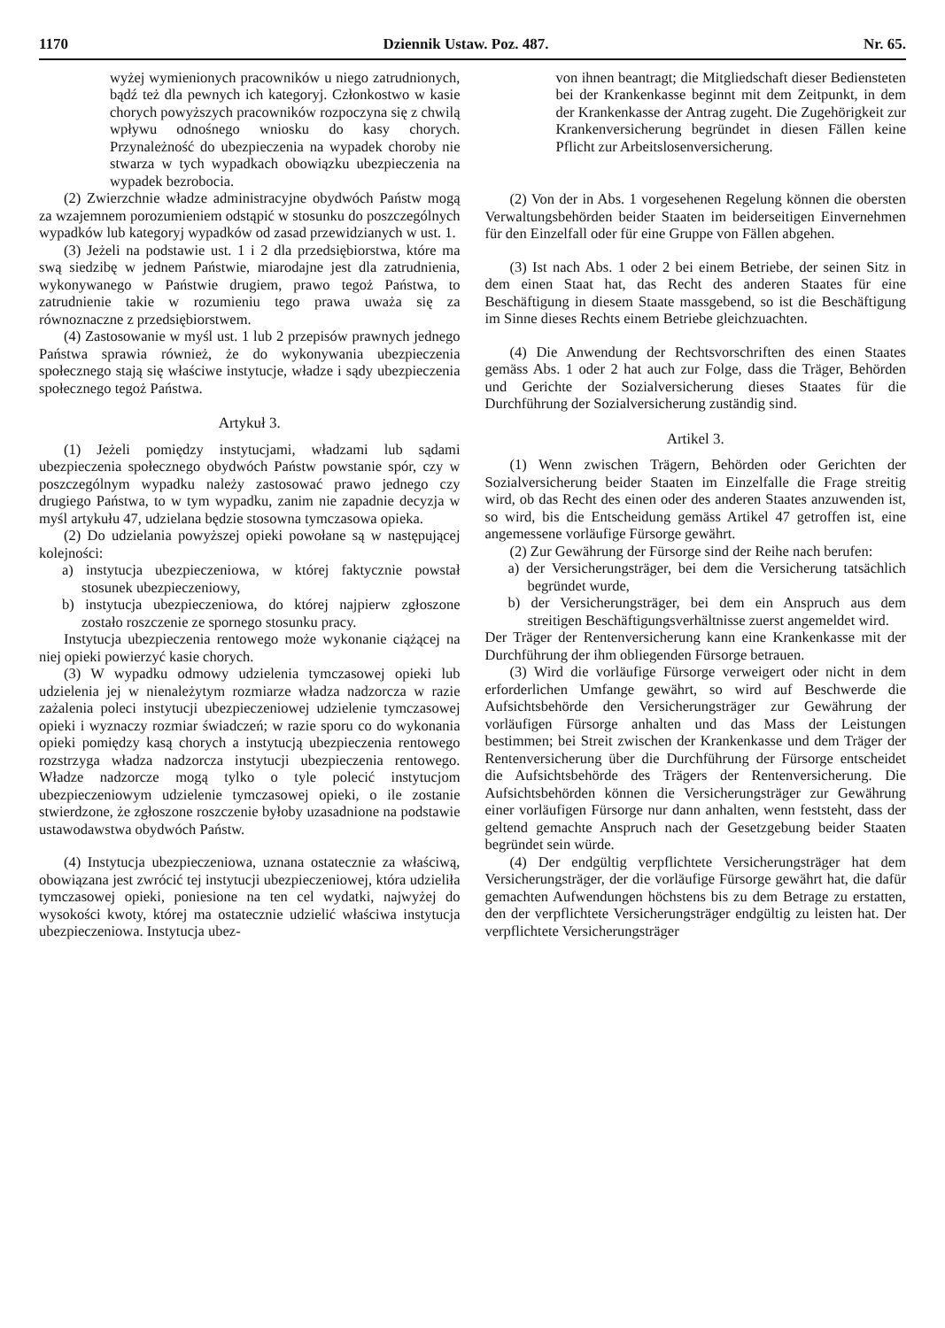1170 Dziennik Ustaw. Poz. 487. Nr. 65.
wyżej wymienionych pracowników u niego zatrudnionych, bądź też dla pewnych ich kategoryj. Członkostwo w kasie chorych powyższych pracowników rozpoczyna się z chwilą wpływu odnośnego wniosku do kasy chorych. Przynależność do ubezpieczenia na wypadek choroby nie stwarza w tych wypadkach obowiązku ubezpieczenia na wypadek bezrobocia.
(2) Zwierzchnie władze administracyjne obydwóch Państw mogą za wzajemnem porozumieniem odstąpić w stosunku do poszczególnych wypadków lub kategoryj wypadków od zasad przewidzianych w ust. 1.
(3) Jeżeli na podstawie ust. 1 i 2 dla przedsiębiorstwa, które ma swą siedzibę w jednem Państwie, miarodajne jest dla zatrudnienia, wykonywanego w Państwie drugiem, prawo tegoż Państwa, to zatrudnienie takie w rozumieniu tego prawa uważa się za równoznaczne z przedsiębiorstwem.
(4) Zastosowanie w myśl ust. 1 lub 2 przepisów prawnych jednego Państwa sprawia również, że do wykonywania ubezpieczenia społecznego stają się właściwe instytucje, władze i sądy ubezpieczenia społecznego tegoż Państwa.
Artykuł 3.
(1) Jeżeli pomiędzy instytucjami, władzami lub sądami ubezpieczenia społecznego obydwóch Państw powstanie spór, czy w poszczególnym wypadku należy zastosować prawo jednego czy drugiego Państwa, to w tym wypadku, zanim nie zapadnie decyzja w myśl artykułu 47, udzielana będzie stosowna tymczasowa opieka.
(2) Do udzielania powyższej opieki powołane są w następującej kolejności:
a) instytucja ubezpieczeniowa, w której faktycznie powstał stosunek ubezpieczeniowy,
b) instytucja ubezpieczeniowa, do której najpierw zgłoszone zostało roszczenie ze spornego stosunku pracy.
Instytucja ubezpieczenia rentowego może wykonanie ciążącej na niej opieki powierzyć kasie chorych.
(3) W wypadku odmowy udzielenia tymczasowej opieki lub udzielenia jej w nienależytym rozmiarze władza nadzorcza w razie zażalenia poleci instytucji ubezpieczeniowej udzielenie tymczasowej opieki i wyznaczy rozmiar świadczeń; w razie sporu co do wykonania opieki pomiędzy kasą chorych a instytucją ubezpieczenia rentowego rozstrzyga władza nadzorcza instytucji ubezpieczenia rentowego. Władze nadzorcze mogą tylko o tyle polecić instytucjom ubezpieczeniowym udzielenie tymczasowej opieki, o ile zostanie stwierdzone, że zgłoszone roszczenie byłoby uzasadnione na podstawie ustawodawstwa obydwóch Państw.
(4) Instytucja ubezpieczeniowa, uznana ostatecznie za właściwą, obowiązana jest zwrócić tej instytucji ubezpieczeniowej, która udzieliła tymczasowej opieki, poniesione na ten cel wydatki, najwyżej do wysokości kwoty, której ma ostatecznie udzielić właściwa instytucja ubezpieczeniowa. Instytucja ubez-
von ihnen beantragt; die Mitgliedschaft dieser Bediensteten bei der Krankenkasse beginnt mit dem Zeitpunkt, in dem der Krankenkasse der Antrag zugeht. Die Zugehörigkeit zur Krankenversicherung begründet in diesen Fällen keine Pflicht zur Arbeitslosenversicherung.
(2) Von der in Abs. 1 vorgesehenen Regelung können die obersten Verwaltungsbehörden beider Staaten im beiderseitigen Einvernehmen für den Einzelfall oder für eine Gruppe von Fällen abgehen.
(3) Ist nach Abs. 1 oder 2 bei einem Betriebe, der seinen Sitz in dem einen Staat hat, das Recht des anderen Staates für eine Beschäftigung in diesem Staate massgebend, so ist die Beschäftigung im Sinne dieses Rechts einem Betriebe gleichzuachten.
(4) Die Anwendung der Rechtsvorschriften des einen Staates gemäss Abs. 1 oder 2 hat auch zur Folge, dass die Träger, Behörden und Gerichte der Sozialversicherung dieses Staates für die Durchführung der Sozialversicherung zuständig sind.
Artikel 3.
(1) Wenn zwischen Trägern, Behörden oder Gerichten der Sozialversicherung beider Staaten im Einzelfalle die Frage streitig wird, ob das Recht des einen oder des anderen Staates anzuwenden ist, so wird, bis die Entscheidung gemäss Artikel 47 getroffen ist, eine angemessene vorläufige Fürsorge gewährt.
(2) Zur Gewährung der Fürsorge sind der Reihe nach berufen:
a) der Versicherungsträger, bei dem die Versicherung tatsächlich begründet wurde,
b) der Versicherungsträger, bei dem ein Anspruch aus dem streitigen Beschäftigungsverhältnisse zuerst angemeldet wird.
Der Träger der Rentenversicherung kann eine Krankenkasse mit der Durchführung der ihm obliegenden Fürsorge betrauen.
(3) Wird die vorläufige Fürsorge verweigert oder nicht in dem erforderlichen Umfange gewährt, so wird auf Beschwerde die Aufsichtsbehörde den Versicherungsträger zur Gewährung der vorläufigen Fürsorge anhalten und das Mass der Leistungen bestimmen; bei Streit zwischen der Krankenkasse und dem Träger der Rentenversicherung über die Durchführung der Fürsorge entscheidet die Aufsichtsbehörde des Trägers der Rentenversicherung. Die Aufsichtsbehörden können die Versicherungsträger zur Gewährung einer vorläufigen Fürsorge nur dann anhalten, wenn feststeht, dass der geltend gemachte Anspruch nach der Gesetzgebung beider Staaten begründet sein würde.
(4) Der endgültig verpflichtete Versicherungsträger hat dem Versicherungsträger, der die vorläufige Fürsorge gewährt hat, die dafür gemachten Aufwendungen höchstens bis zu dem Betrage zu erstatten, den der verpflichtete Versicherungsträger endgültig zu leisten hat. Der verpflichtete Versicherungsträger